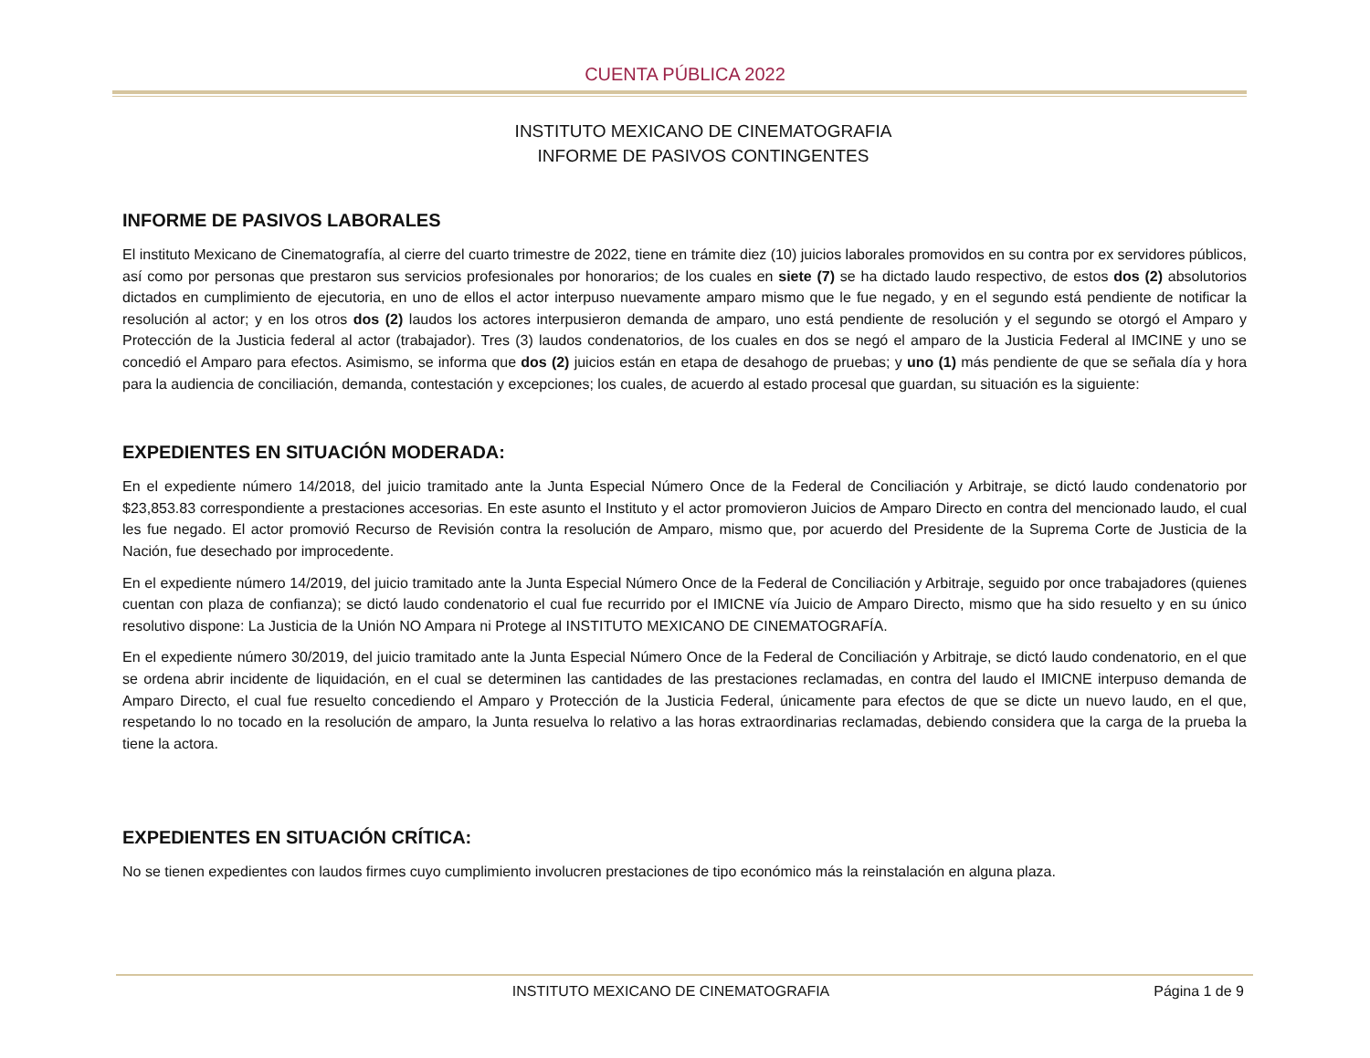CUENTA PÚBLICA 2022
INSTITUTO MEXICANO DE CINEMATOGRAFIA
INFORME DE PASIVOS CONTINGENTES
INFORME DE PASIVOS LABORALES
El instituto Mexicano de Cinematografía, al cierre del cuarto trimestre de 2022, tiene en trámite diez (10) juicios laborales promovidos en su contra por ex servidores públicos, así como por personas que prestaron sus servicios profesionales por honorarios; de los cuales en siete (7) se ha dictado laudo respectivo, de estos dos (2) absolutorios dictados en cumplimiento de ejecutoria, en uno de ellos el actor interpuso nuevamente amparo mismo que le fue negado, y en el segundo está pendiente de notificar la resolución al actor; y en los otros dos (2) laudos los actores interpusieron demanda de amparo, uno está pendiente de resolución y el segundo se otorgó el Amparo y Protección de la Justicia federal al actor (trabajador). Tres (3) laudos condenatorios, de los cuales en dos se negó el amparo de la Justicia Federal al IMCINE y uno se concedió el Amparo para efectos. Asimismo, se informa que dos (2) juicios están en etapa de desahogo de pruebas; y uno (1) más pendiente de que se señala día y hora para la audiencia de conciliación, demanda, contestación y excepciones; los cuales, de acuerdo al estado procesal que guardan, su situación es la siguiente:
EXPEDIENTES EN SITUACIÓN MODERADA:
En el expediente número 14/2018, del juicio tramitado ante la Junta Especial Número Once de la Federal de Conciliación y Arbitraje, se dictó laudo condenatorio por $23,853.83 correspondiente a prestaciones accesorias. En este asunto el Instituto y el actor promovieron Juicios de Amparo Directo en contra del mencionado laudo, el cual les fue negado. El actor promovió Recurso de Revisión contra la resolución de Amparo, mismo que, por acuerdo del Presidente de la Suprema Corte de Justicia de la Nación, fue desechado por improcedente.
En el expediente número 14/2019, del juicio tramitado ante la Junta Especial Número Once de la Federal de Conciliación y Arbitraje, seguido por once trabajadores (quienes cuentan con plaza de confianza); se dictó laudo condenatorio el cual fue recurrido por el IMICNE vía Juicio de Amparo Directo, mismo que ha sido resuelto y en su único resolutivo dispone: La Justicia de la Unión NO Ampara ni Protege al INSTITUTO MEXICANO DE CINEMATOGRAFÍA.
En el expediente número 30/2019, del juicio tramitado ante la Junta Especial Número Once de la Federal de Conciliación y Arbitraje, se dictó laudo condenatorio, en el que se ordena abrir incidente de liquidación, en el cual se determinen las cantidades de las prestaciones reclamadas, en contra del laudo el IMICNE interpuso demanda de Amparo Directo, el cual fue resuelto concediendo el Amparo y Protección de la Justicia Federal, únicamente para efectos de que se dicte un nuevo laudo, en el que, respetando lo no tocado en la resolución de amparo, la Junta resuelva lo relativo a las horas extraordinarias reclamadas, debiendo considera que la carga de la prueba la tiene la actora.
EXPEDIENTES EN SITUACIÓN CRÍTICA:
No se tienen expedientes con laudos firmes cuyo cumplimiento involucren prestaciones de tipo económico más la reinstalación en alguna plaza.
INSTITUTO MEXICANO DE CINEMATOGRAFIA Página 1 de 9